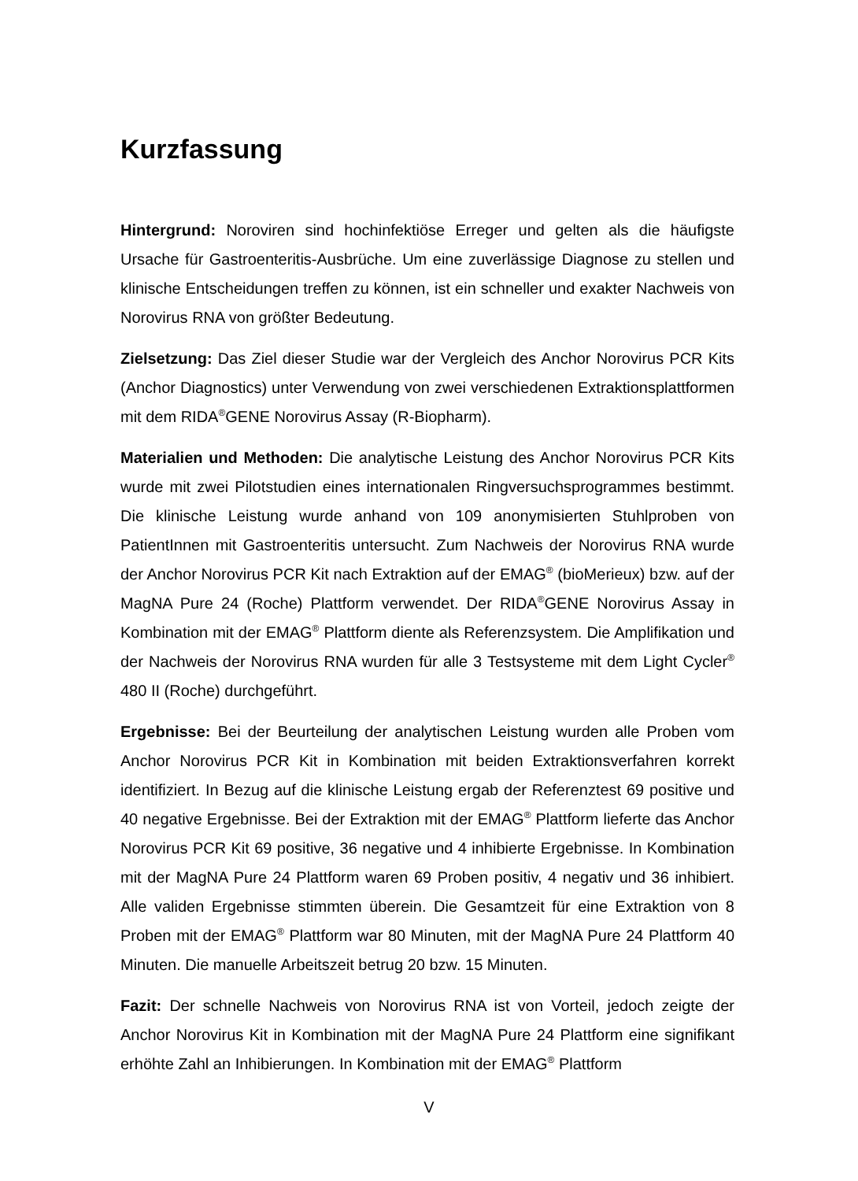Kurzfassung
Hintergrund: Noroviren sind hochinfektiöse Erreger und gelten als die häufigste Ursache für Gastroenteritis-Ausbrüche. Um eine zuverlässige Diagnose zu stellen und klinische Entscheidungen treffen zu können, ist ein schneller und exakter Nachweis von Norovirus RNA von größter Bedeutung.
Zielsetzung: Das Ziel dieser Studie war der Vergleich des Anchor Norovirus PCR Kits (Anchor Diagnostics) unter Verwendung von zwei verschiedenen Extraktionsplattformen mit dem RIDA<sup>®</sup>GENE Norovirus Assay (R-Biopharm).
Materialien und Methoden: Die analytische Leistung des Anchor Norovirus PCR Kits wurde mit zwei Pilotstudien eines internationalen Ringversuchsprogrammes bestimmt. Die klinische Leistung wurde anhand von 109 anonymisierten Stuhlproben von PatientInnen mit Gastroenteritis untersucht. Zum Nachweis der Norovirus RNA wurde der Anchor Norovirus PCR Kit nach Extraktion auf der EMAG<sup>®</sup> (bioMerieux) bzw. auf der MagNA Pure 24 (Roche) Plattform verwendet. Der RIDA<sup>®</sup>GENE Norovirus Assay in Kombination mit der EMAG<sup>®</sup> Plattform diente als Referenzsystem. Die Amplifikation und der Nachweis der Norovirus RNA wurden für alle 3 Testsysteme mit dem Light Cycler<sup>®</sup> 480 II (Roche) durchgeführt.
Ergebnisse: Bei der Beurteilung der analytischen Leistung wurden alle Proben vom Anchor Norovirus PCR Kit in Kombination mit beiden Extraktionsverfahren korrekt identifiziert. In Bezug auf die klinische Leistung ergab der Referenztest 69 positive und 40 negative Ergebnisse. Bei der Extraktion mit der EMAG<sup>®</sup> Plattform lieferte das Anchor Norovirus PCR Kit 69 positive, 36 negative und 4 inhibierte Ergebnisse. In Kombination mit der MagNA Pure 24 Plattform waren 69 Proben positiv, 4 negativ und 36 inhibiert. Alle validen Ergebnisse stimmten überein. Die Gesamtzeit für eine Extraktion von 8 Proben mit der EMAG<sup>®</sup> Plattform war 80 Minuten, mit der MagNA Pure 24 Plattform 40 Minuten. Die manuelle Arbeitszeit betrug 20 bzw. 15 Minuten.
Fazit: Der schnelle Nachweis von Norovirus RNA ist von Vorteil, jedoch zeigte der Anchor Norovirus Kit in Kombination mit der MagNA Pure 24 Plattform eine signifikant erhöhte Zahl an Inhibierungen. In Kombination mit der EMAG<sup>®</sup> Plattform
V